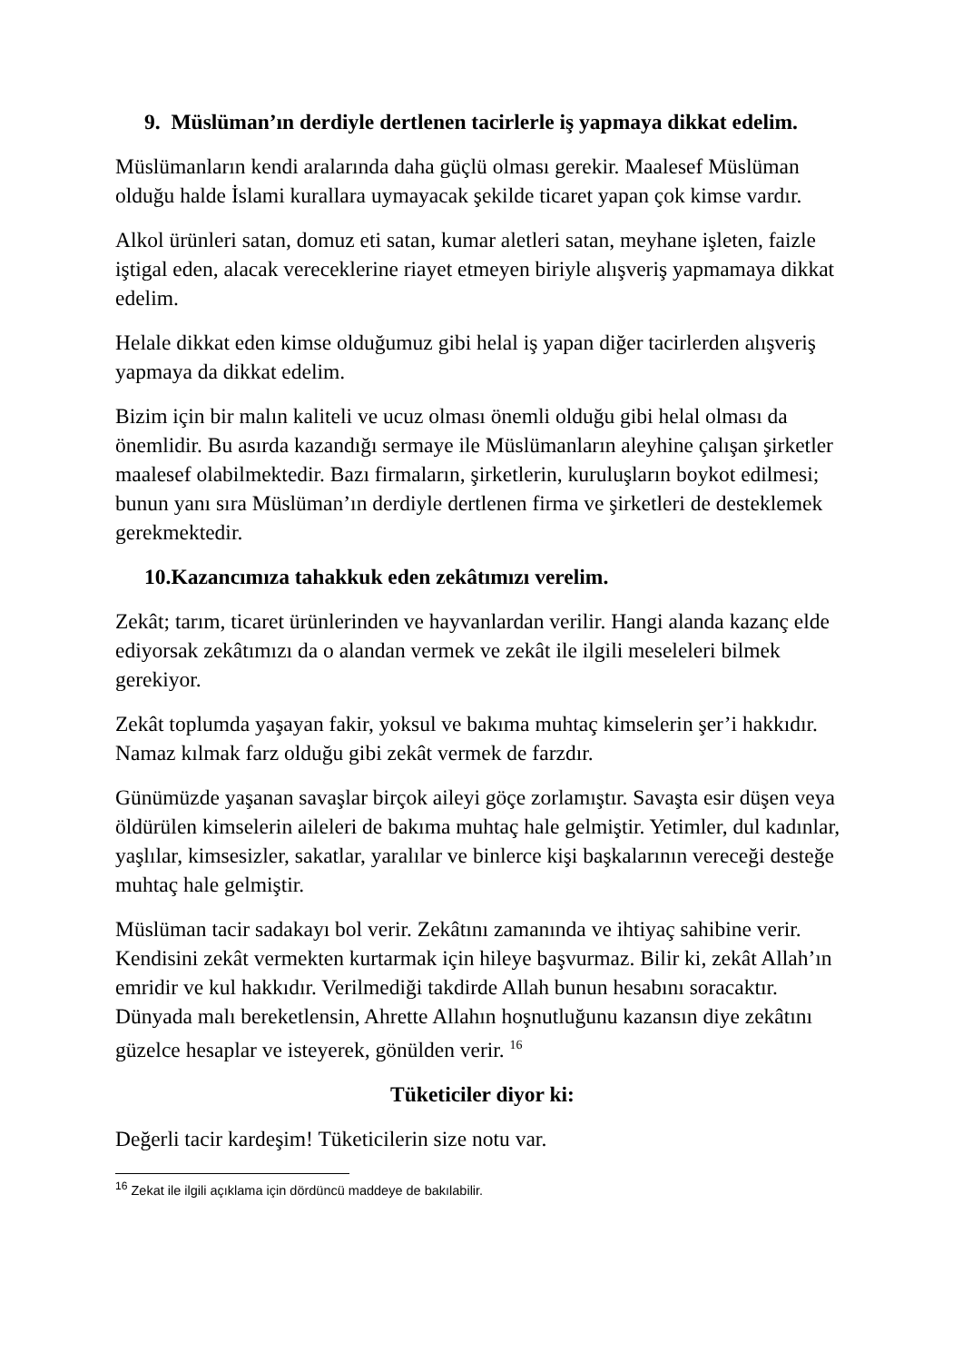9. Müslüman’ın derdiyle dertlenen tacirlerle iş yapmaya dikkat edelim.
Müslümanların kendi aralarında daha güçlü olması gerekir. Maalesef Müslüman olduğu halde İslami kurallara uymayacak şekilde ticaret yapan çok kimse vardır.
Alkol ürünleri satan, domuz eti satan, kumar aletleri satan, meyhane işleten, faizle iştigal eden, alacak vereceklerine riayet etmeyen biriyle alışveriş yapmamaya dikkat edelim.
Helale dikkat eden kimse olduğumuz gibi helal iş yapan diğer tacirlerden alışveriş yapmaya da dikkat edelim.
Bizim için bir malın kaliteli ve ucuz olması önemli olduğu gibi helal olması da önemlidir. Bu asırda kazandığı sermaye ile Müslümanların aleyhine çalışan şirketler maalesef olabilmektedir. Bazı firmaların, şirketlerin, kuruluşların boykot edilmesi; bunun yanı sıra Müslüman’ın derdiyle dertlenen firma ve şirketleri de desteklemek gerekmektedir.
10.Kazancımıza tahakkuk eden zekâtımızı verelim.
Zekât; tarım, ticaret ürünlerinden ve hayvanlardan verilir. Hangi alanda kazanç elde ediyorsak zekâtımızı da o alandan vermek ve zekât ile ilgili meseleleri bilmek gerekiyor.
Zekât toplumda yaşayan fakir, yoksul ve bakıma muhtaç kimselerin şer’i hakkıdır. Namaz kılmak farz olduğu gibi zekât vermek de farzdır.
Günümüzde yaşanan savaşlar birçok aileyi göçe zorlamıştır. Savaşta esir düşen veya öldürülen kimselerin aileleri de bakıma muhtaç hale gelmiştir. Yetimler, dul kadınlar, yaşlılar, kimsesizler, sakatlar, yaralılar ve binlerce kişi başkalarının vereceği desteğe muhtaç hale gelmiştir.
Müslüman tacir sadakayı bol verir. Zekâtını zamanında ve ihtiyaç sahibine verir. Kendisini zekât vermekten kurtarmak için hileye başvurmaz. Bilir ki, zekât Allah’ın emridir ve kul hakkıdır. Verilmediği takdirde Allah bunun hesabını soracaktır. Dünyada malı bereketlensin, Ahrette Allahın hoşnutluğunu kazansın diye zekâtını güzelce hesaplar ve isteyerek, gönülden verir. <sup>16</sup>
Tüketiciler diyor ki:
Değerli tacir kardeşim! Tüketicilerin size notu var.
<sup>16</sup> Zekat ile ilgili açıklama için dördüncü maddeye de bakılabilir.